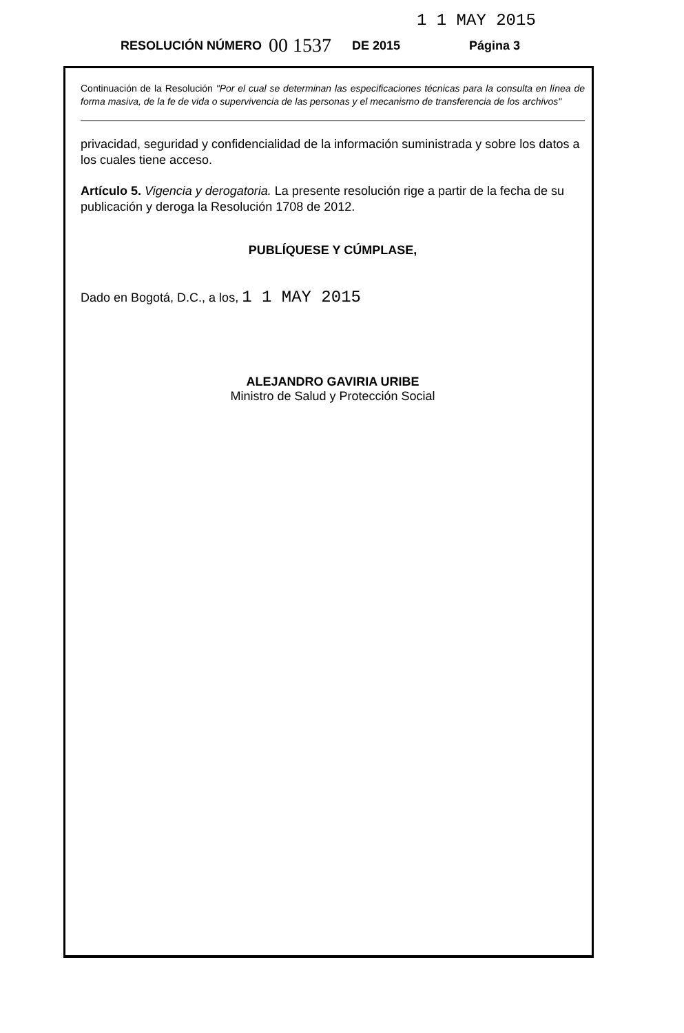1 1 MAY 2015
RESOLUCIÓN NÚMERO 00 1537 DE 2015 Página 3
Continuación de la Resolución "Por el cual se determinan las especificaciones técnicas para la consulta en línea de forma masiva, de la fe de vida o supervivencia de las personas y el mecanismo de transferencia de los archivos"
privacidad, seguridad y confidencialidad de la información suministrada y sobre los datos a los cuales tiene acceso.
Artículo 5. Vigencia y derogatoria. La presente resolución rige a partir de la fecha de su publicación y deroga la Resolución 1708 de 2012.
PUBLÍQUESE Y CÚMPLASE,
Dado en Bogotá, D.C., a los, 1 1 MAY 2015
ALEJANDRO GAVIRIA URIBE
Ministro de Salud y Protección Social